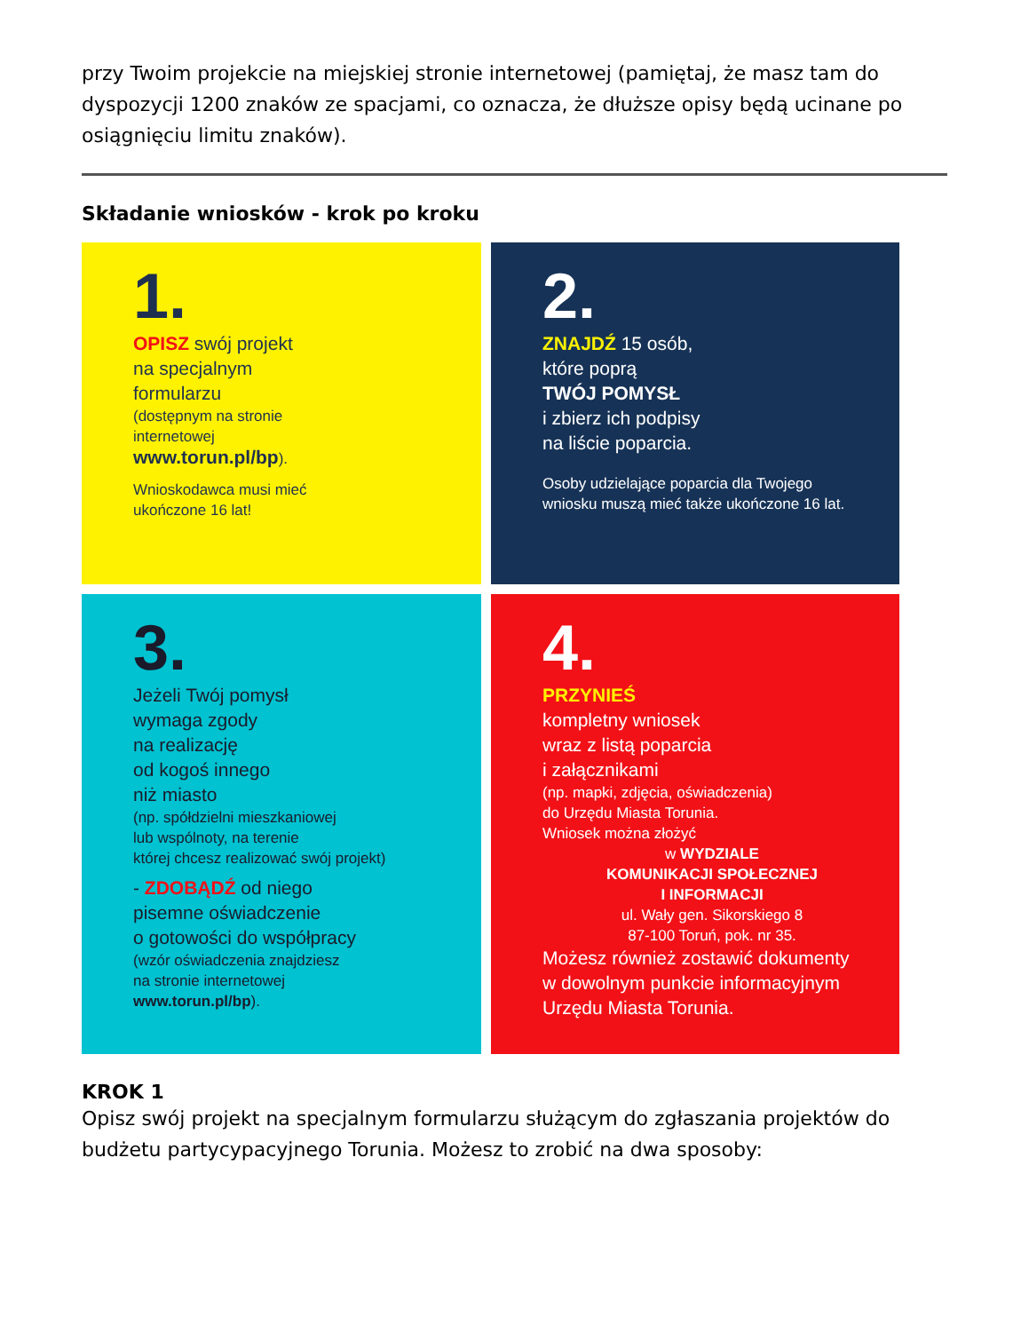przy Twoim projekcie na miejskiej stronie internetowej (pamiętaj, że masz tam do dyspozycji 1200 znaków ze spacjami, co oznacza, że dłuższe opisy będą ucinane po osiągnięciu limitu znaków).
Składanie wniosków - krok po kroku
1.
OPISZ swój projekt
na specjalnym
formularzu
(dostępnym na stronie
internetowej
www.torun.pl/bp).
Wnioskodawca musi mieć
ukończone 16 lat!
2.
ZNAJDŹ 15 osób,
które poprą
TWÓJ POMYSŁ
i zbierz ich podpisy
na liście poparcia.
Osoby udzielające poparcia dla Twojego
wniosku muszą mieć także ukończone 16 lat.
3.
Jeżeli Twój pomysł
wymaga zgody
na realizację
od kogoś innego
niż miasto
(np. spółdzielni mieszkaniowej
lub wspólnoty, na terenie
której chcesz realizować swój projekt)
- ZDOBĄDŹ od niego
pisemne oświadczenie
o gotowości do współpracy
(wzór oświadczenia znajdziesz
na stronie internetowej
www.torun.pl/bp).
4.
PRZYNIEŚ
kompletny wniosek
wraz z listą poparcia
i załącznikami
(np. mapki, zdjęcia, oświadczenia)
do Urzędu Miasta Torunia.
Wniosek można złożyć
w WYDZIALE
KOMUNIKACJI SPOŁECZNEJ
I INFORMACJI
ul. Wały gen. Sikorskiego 8
87-100 Toruń, pok. nr 35.
Możesz również zostawić dokumenty
w dowolnym punkcie informacyjnym
Urzędu Miasta Torunia.
KROK 1
Opisz swój projekt na specjalnym formularzu służącym do zgłaszania projektów do budżetu partycypacyjnego Torunia. Możesz to zrobić na dwa sposoby: